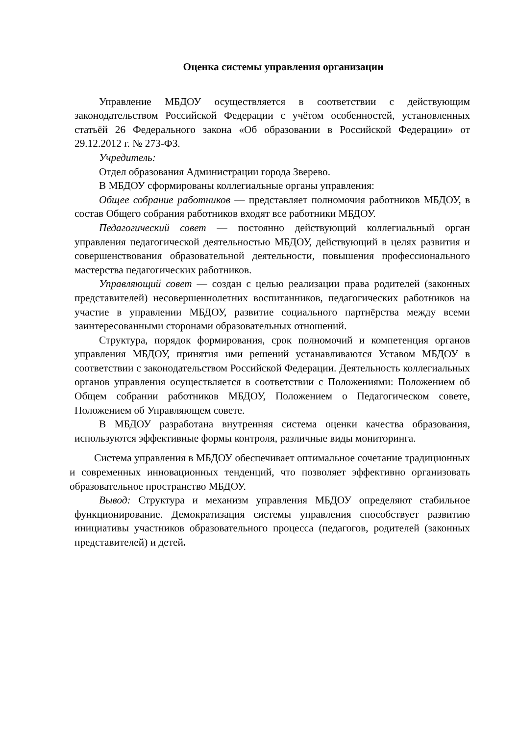Оценка системы управления организации
Управление МБДОУ осуществляется в соответствии с действующим законодательством Российской Федерации с учётом особенностей, установленных статьёй 26 Федерального закона «Об образовании в Российской Федерации» от 29.12.2012 г. № 273-ФЗ.
Учредитель:
Отдел образования Администрации города Зверево.
В МБДОУ сформированы коллегиальные органы управления:
Общее собрание работников — представляет полномочия работников МБДОУ, в состав Общего собрания работников входят все работники МБДОУ.
Педагогический совет — постоянно действующий коллегиальный орган управления педагогической деятельностью МБДОУ, действующий в целях развития и совершенствования образовательной деятельности, повышения профессионального мастерства педагогических работников.
Управляющий совет — создан с целью реализации права родителей (законных представителей) несовершеннолетних воспитанников, педагогических работников на участие в управлении МБДОУ, развитие социального партнёрства между всеми заинтересованными сторонами образовательных отношений.
Структура, порядок формирования, срок полномочий и компетенция органов управления МБДОУ, принятия ими решений устанавливаются Уставом МБДОУ в соответствии с законодательством Российской Федерации. Деятельность коллегиальных органов управления осуществляется в соответствии с Положениями: Положением об Общем собрании работников МБДОУ, Положением о Педагогическом совете, Положением об Управляющем совете.
В МБДОУ разработана внутренняя система оценки качества образования, используются эффективные формы контроля, различные виды мониторинга.
Система управления в МБДОУ обеспечивает оптимальное сочетание традиционных и современных инновационных тенденций, что позволяет эффективно организовать образовательное пространство МБДОУ.
Вывод: Структура и механизм управления МБДОУ определяют стабильное функционирование. Демократизация системы управления способствует развитию инициативы участников образовательного процесса (педагогов, родителей (законных представителей) и детей.